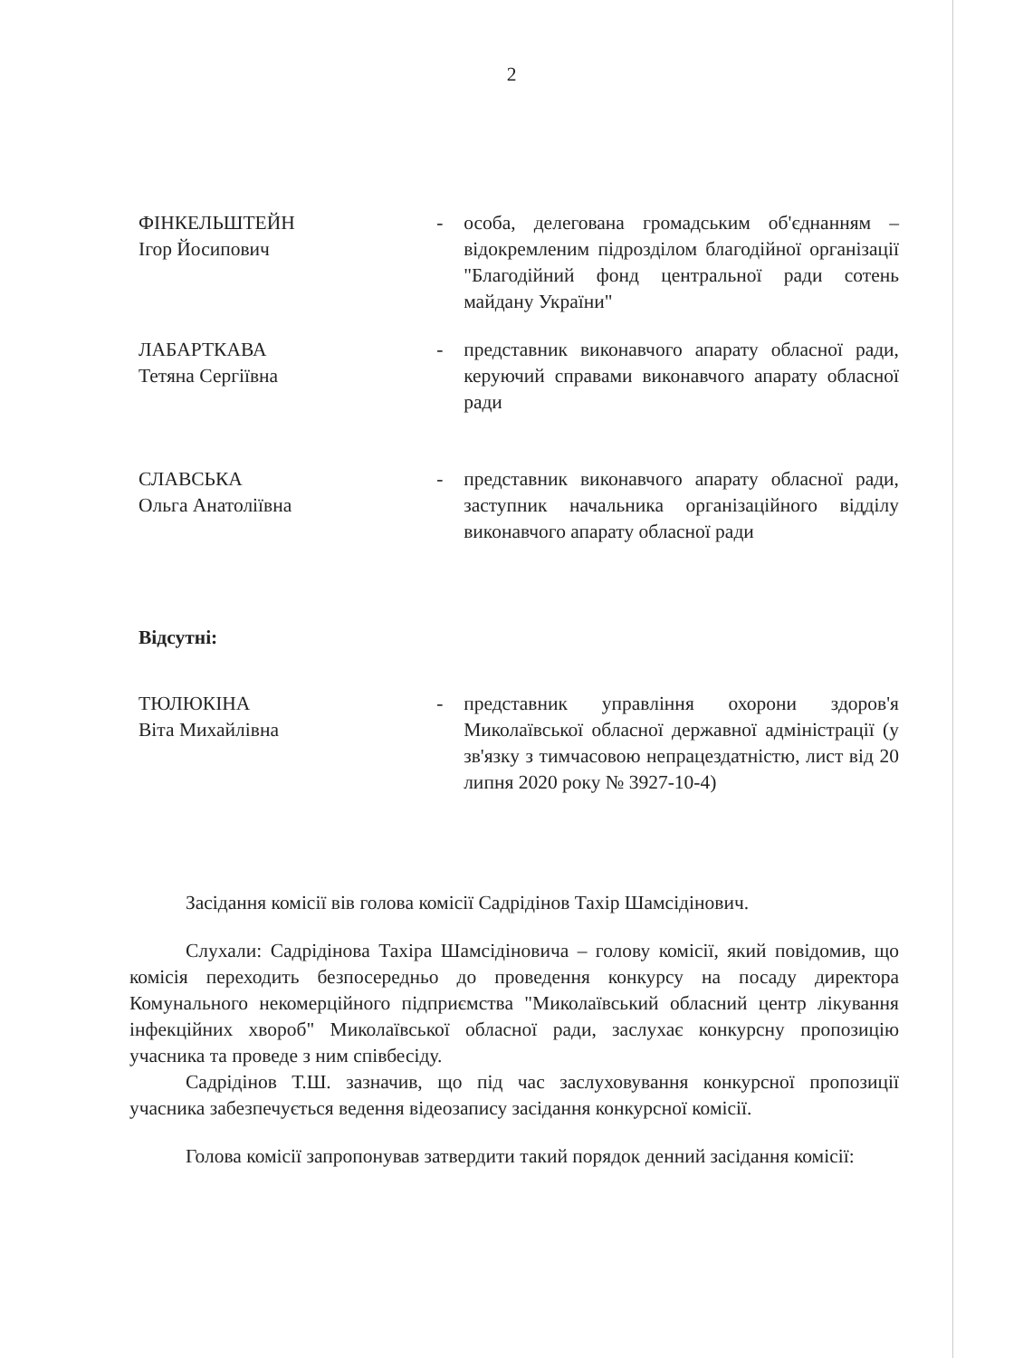2
ФІНКЕЛЬШТЕЙН
Ігор Йосипович
- особа, делегована громадським об'єднанням – відокремленим підрозділом благодійної організації "Благодійний фонд центральної ради сотень майдану України"
ЛАБАРТКАВА
Тетяна Сергіївна
- представник виконавчого апарату обласної ради, керуючий справами виконавчого апарату обласної ради
СЛАВСЬКА
Ольга Анатоліївна
- представник виконавчого апарату обласної ради, заступник начальника організаційного відділу виконавчого апарату обласної ради
Відсутні:
ТЮЛЮКІНА
Віта Михайлівна
- представник управління охорони здоров'я Миколаївської обласної державної адміністрації (у зв'язку з тимчасовою непрацездатністю, лист від 20 липня 2020 року № 3927-10-4)
Засідання комісії вів голова комісії Садрідінов Тахір Шамсідінович.
Слухали: Садрідінова Тахіра Шамсідіновича – голову комісії, який повідомив, що комісія переходить безпосередньо до проведення конкурсу на посаду директора Комунального некомерційного підприємства "Миколаївський обласний центр лікування інфекційних хвороб" Миколаївської обласної ради, заслухає конкурсну пропозицію учасника та проведе з ним співбесіду.
Садрідінов Т.Ш. зазначив, що під час заслуховування конкурсної пропозиції учасника забезпечується ведення відеозапису засідання конкурсної комісії.
Голова комісії запропонував затвердити такий порядок денний засідання комісії: